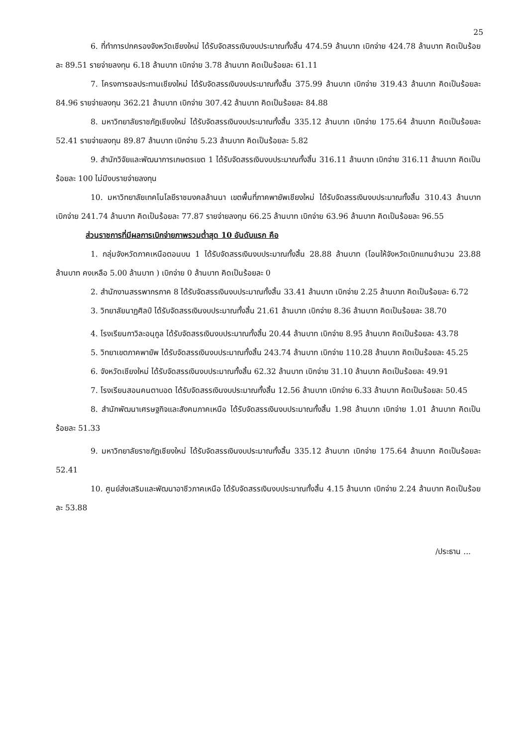25
6. ที่ทำการปกครองจังหวัดเชียงใหม่ ได้รับจัดสรรเงินงบประมาณทั้งสิ้น 474.59 ล้านบาท เบิกจ่าย 424.78 ล้านบาท คิดเป็นร้อยละ 89.51 รายจ่ายลงทุน 6.18 ล้านบาท เบิกจ่าย 3.78 ล้านบาท คิดเป็นร้อยละ 61.11
7. โครงการชลประทานเชียงใหม่ ได้รับจัดสรรเงินงบประมาณทั้งสิ้น 375.99 ล้านบาท เบิกจ่าย 319.43 ล้านบาท คิดเป็นร้อยละ 84.96 รายจ่ายลงทุน 362.21 ล้านบาท เบิกจ่าย 307.42 ล้านบาท คิดเป็นร้อยละ 84.88
8. มหาวิทยาลัยราชภัฏเชียงใหม่ ได้รับจัดสรรเงินงบประมาณทั้งสิ้น 335.12 ล้านบาท เบิกจ่าย 175.64 ล้านบาท คิดเป็นร้อยละ 52.41 รายจ่ายลงทุน 89.87 ล้านบาท เบิกจ่าย 5.23 ล้านบาท คิดเป็นร้อยละ 5.82
9. สำนักวิจัยและพัฒนาการเกษตรเขต 1 ได้รับจัดสรรเงินงบประมาณทั้งสิ้น 316.11 ล้านบาท เบิกจ่าย 316.11 ล้านบาท คิดเป็นร้อยละ 100 ไม่มีงบรายจ่ายลงทุน
10. มหาวิทยาลัยเทคโนโลยีราชมงคลล้านนา เขตพื้นที่ภาคพายัพเชียงใหม่ ได้รับจัดสรรเงินงบประมาณทั้งสิ้น 310.43 ล้านบาท เบิกจ่าย 241.74 ล้านบาท คิดเป็นร้อยละ 77.87 รายจ่ายลงทุน 66.25 ล้านบาท เบิกจ่าย 63.96 ล้านบาท คิดเป็นร้อยละ 96.55
ส่วนราชการที่มีผลการเบิกจ่ายภาพรวมต่ำสุด 10 อันดับแรก คือ
1. กลุ่มจังหวัดภาคเหนือตอนบน 1 ได้รับจัดสรรเงินงบประมาณทั้งสิ้น 28.88 ล้านบาท (โอนให้จังหวัดเบิกแทนจำนวน 23.88 ล้านบาท คงเหลือ 5.00 ล้านบาท ) เบิกจ่าย 0 ล้านบาท คิดเป็นร้อยละ 0
2. สำนักงานสรรพากรภาค 8 ได้รับจัดสรรเงินงบประมาณทั้งสิ้น 33.41 ล้านบาท เบิกจ่าย 2.25 ล้านบาท คิดเป็นร้อยละ 6.72
3. วิทยาลัยนาฏศิลป์ ได้รับจัดสรรเงินงบประมาณทั้งสิ้น 21.61 ล้านบาท เบิกจ่าย 8.36 ล้านบาท คิดเป็นร้อยละ 38.70
4. โรงเรียนกาวิละอนุกูล ได้รับจัดสรรเงินงบประมาณทั้งสิ้น 20.44 ล้านบาท เบิกจ่าย 8.95 ล้านบาท คิดเป็นร้อยละ 43.78
5. วิทยาเขตภาคพายัพ ได้รับจัดสรรเงินงบประมาณทั้งสิ้น 243.74 ล้านบาท เบิกจ่าย 110.28 ล้านบาท คิดเป็นร้อยละ 45.25
6. จังหวัดเชียงใหม่ ได้รับจัดสรรเงินงบประมาณทั้งสิ้น 62.32 ล้านบาท เบิกจ่าย 31.10 ล้านบาท คิดเป็นร้อยละ 49.91
7. โรงเรียนสอนคนตาบอด ได้รับจัดสรรเงินงบประมาณทั้งสิ้น 12.56 ล้านบาท เบิกจ่าย 6.33 ล้านบาท คิดเป็นร้อยละ 50.45
8. สำนักพัฒนาเศรษฐกิจและสังคมภาคเหนือ ได้รับจัดสรรเงินงบประมาณทั้งสิ้น 1.98 ล้านบาท เบิกจ่าย 1.01 ล้านบาท คิดเป็นร้อยละ 51.33
9. มหาวิทยาลัยราชภัฏเชียงใหม่ ได้รับจัดสรรเงินงบประมาณทั้งสิ้น 335.12 ล้านบาท เบิกจ่าย 175.64 ล้านบาท คิดเป็นร้อยละ 52.41
10. ศูนย์ส่งเสริมและพัฒนาอาชีวภาคเหนือ ได้รับจัดสรรเงินงบประมาณทั้งสิ้น 4.15 ล้านบาท เบิกจ่าย 2.24 ล้านบาท คิดเป็นร้อยละ 53.88
/ประธาน ...